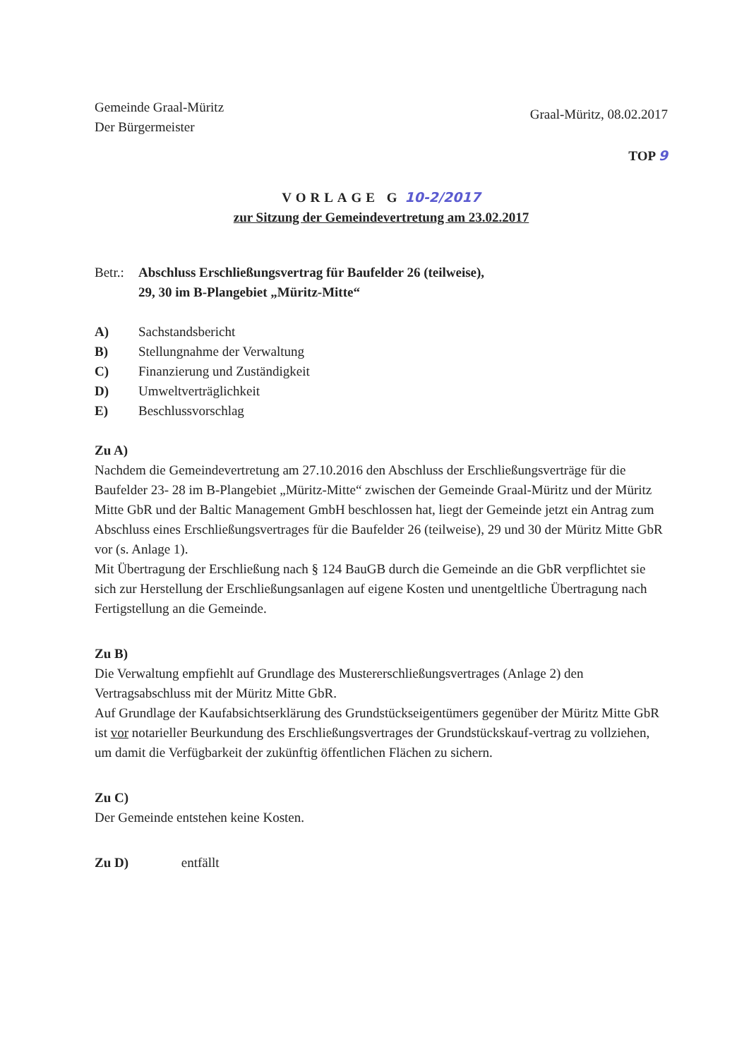Gemeinde Graal-Müritz
Der Bürgermeister
Graal-Müritz, 08.02.2017
TOP 9
VORLAGE G 10-2/2017
zur Sitzung der Gemeindevertretung am 23.02.2017
Betr.:
Abschluss Erschließungsvertrag für Baufelder 26 (teilweise),
29, 30 im B-Plangebiet „Müritz-Mitte“
A) Sachstandsbericht
B) Stellungnahme der Verwaltung
C) Finanzierung und Zuständigkeit
D) Umweltverträglichkeit
E) Beschlussvorschlag
Zu A)
Nachdem die Gemeindevertretung am 27.10.2016 den Abschluss der Erschließungsverträge für die Baufelder 23- 28 im B-Plangebiet „Müritz-Mitte“ zwischen der Gemeinde Graal-Müritz und der Müritz Mitte GbR und der Baltic Management GmbH beschlossen hat, liegt der Gemeinde jetzt ein Antrag zum Abschluss eines Erschließungsvertrages für die Baufelder 26 (teilweise), 29 und 30 der Müritz Mitte GbR vor (s. Anlage 1).
Mit Übertragung der Erschließung nach § 124 BauGB durch die Gemeinde an die GbR verpflichtet sie sich zur Herstellung der Erschließungsanlagen auf eigene Kosten und unentgeltliche Übertragung nach Fertigstellung an die Gemeinde.
Zu B)
Die Verwaltung empfiehlt auf Grundlage des Mustererschließungsvertrages (Anlage 2) den Vertragsabschluss mit der Müritz Mitte GbR.
Auf Grundlage der Kaufabsichtserklärung des Grundstückseigentümers gegenüber der Müritz Mitte GbR ist vor notarieller Beurkundung des Erschließungsvertrages der Grundstückskauf-vertrag zu vollziehen, um damit die Verfügbarkeit der zukünftig öffentlichen Flächen zu sichern.
Zu C)
Der Gemeinde entstehen keine Kosten.
Zu D) entfällt